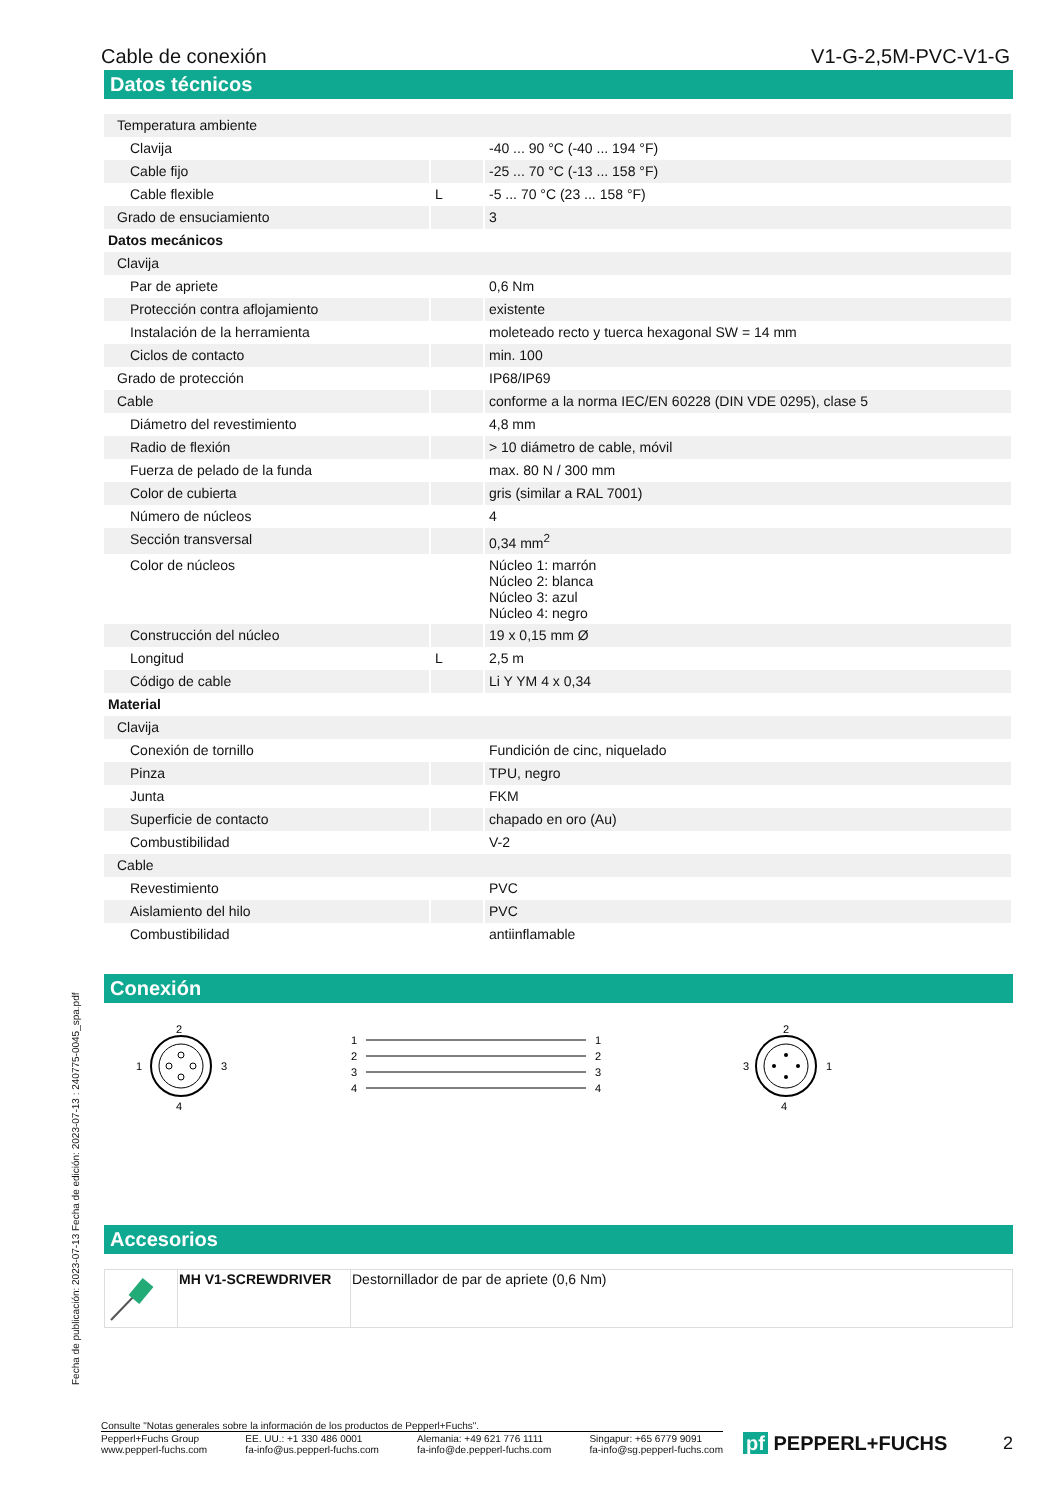Cable de conexión V1-G-2,5M-PVC-V1-G
Datos técnicos
| Temperatura ambiente | | |
| Clavija | | -40 ... 90 °C (-40 ... 194 °F) |
| Cable fijo | | -25 ... 70 °C (-13 ... 158 °F) |
| Cable flexible | L | -5 ... 70 °C (23 ... 158 °F) |
| Grado de ensuciamiento | | 3 |
| Datos mecánicos | | |
| Clavija | | |
| Par de apriete | | 0,6 Nm |
| Protección contra aflojamiento | | existente |
| Instalación de la herramienta | | moleteado recto y tuerca hexagonal SW = 14 mm |
| Ciclos de contacto | | min. 100 |
| Grado de protección | | IP68/IP69 |
| Cable | | conforme a la norma IEC/EN 60228 (DIN VDE 0295), clase 5 |
| Diámetro del revestimiento | | 4,8 mm |
| Radio de flexión | | > 10 diámetro de cable, móvil |
| Fuerza de pelado de la funda | | max. 80 N / 300 mm |
| Color de cubierta | | gris (similar a RAL 7001) |
| Número de núcleos | | 4 |
| Sección transversal | | 0,34 mm<sup>2</sup> |
| Color de núcleos | | Núcleo 1: marrón Núcleo 2: blanca Núcleo 3: azul Núcleo 4: negro |
| Construcción del núcleo | | 19 x 0,15 mm Ø |
| Longitud | L | 2,5 m |
| Código de cable | | Li Y YM 4 x 0,34 |
| Material | | |
| Clavija | | |
| Conexión de tornillo | | Fundición de cinc, niquelado |
| Pinza | | TPU, negro |
| Junta | | FKM |
| Superficie de contacto | | chapado en oro (Au) |
| Combustibilidad | | V-2 |
| Cable | | |
| Revestimiento | | PVC |
| Aislamiento del hilo | | PVC |
| Combustibilidad | | antiinflamable |
Conexión
2
1
3
4
1
2
3
4
1
2
3
4
2
3
1
4
Accesorios
| | MH V1-SCREWDRIVER | Destornillador de par de apriete (0,6 Nm) |
Fecha de publicación: 2023-07-13 Fecha de edición: 2023-07-13 : 240775-0045_spa.pdf
Consulte "Notas generales sobre la información de los productos de Pepperl+Fuchs".
Pepperl+Fuchs Group
www.pepperl-fuchs.com EE. UU.: +1 330 486 0001
fa-info@us.pepperl-fuchs.com Alemania: +49 621 776 1111
fa-info@de.pepperl-fuchs.com Singapur: +65 6779 9091
fa-info@sg.pepperl-fuchs.com
pf PEPPERL+FUCHS 2